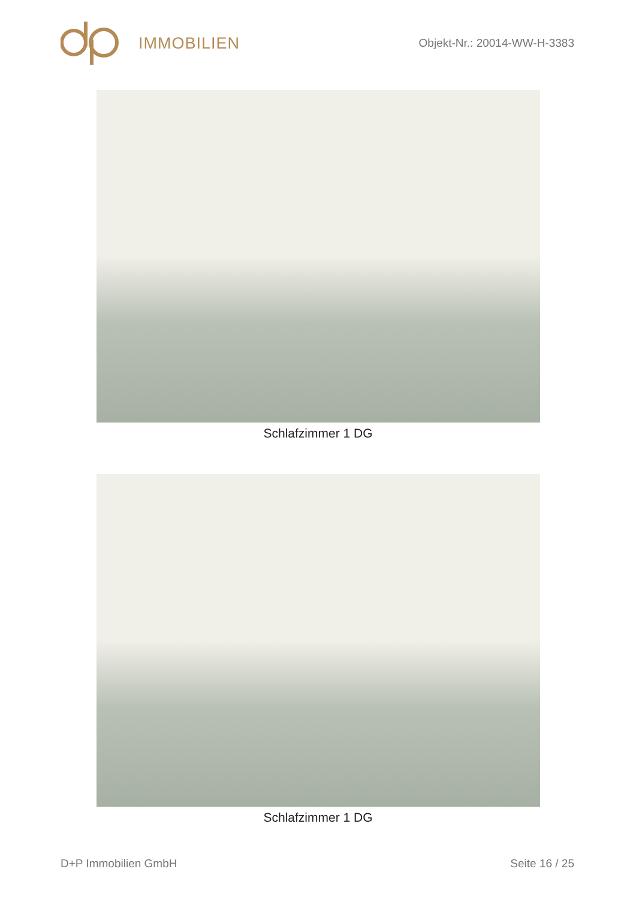IMMOBILIEN
Objekt-Nr.: 20014-WW-H-3383
Schlafzimmer 1 DG
Schlafzimmer 1 DG
D+P Immobilien GmbH Seite 16 / 25